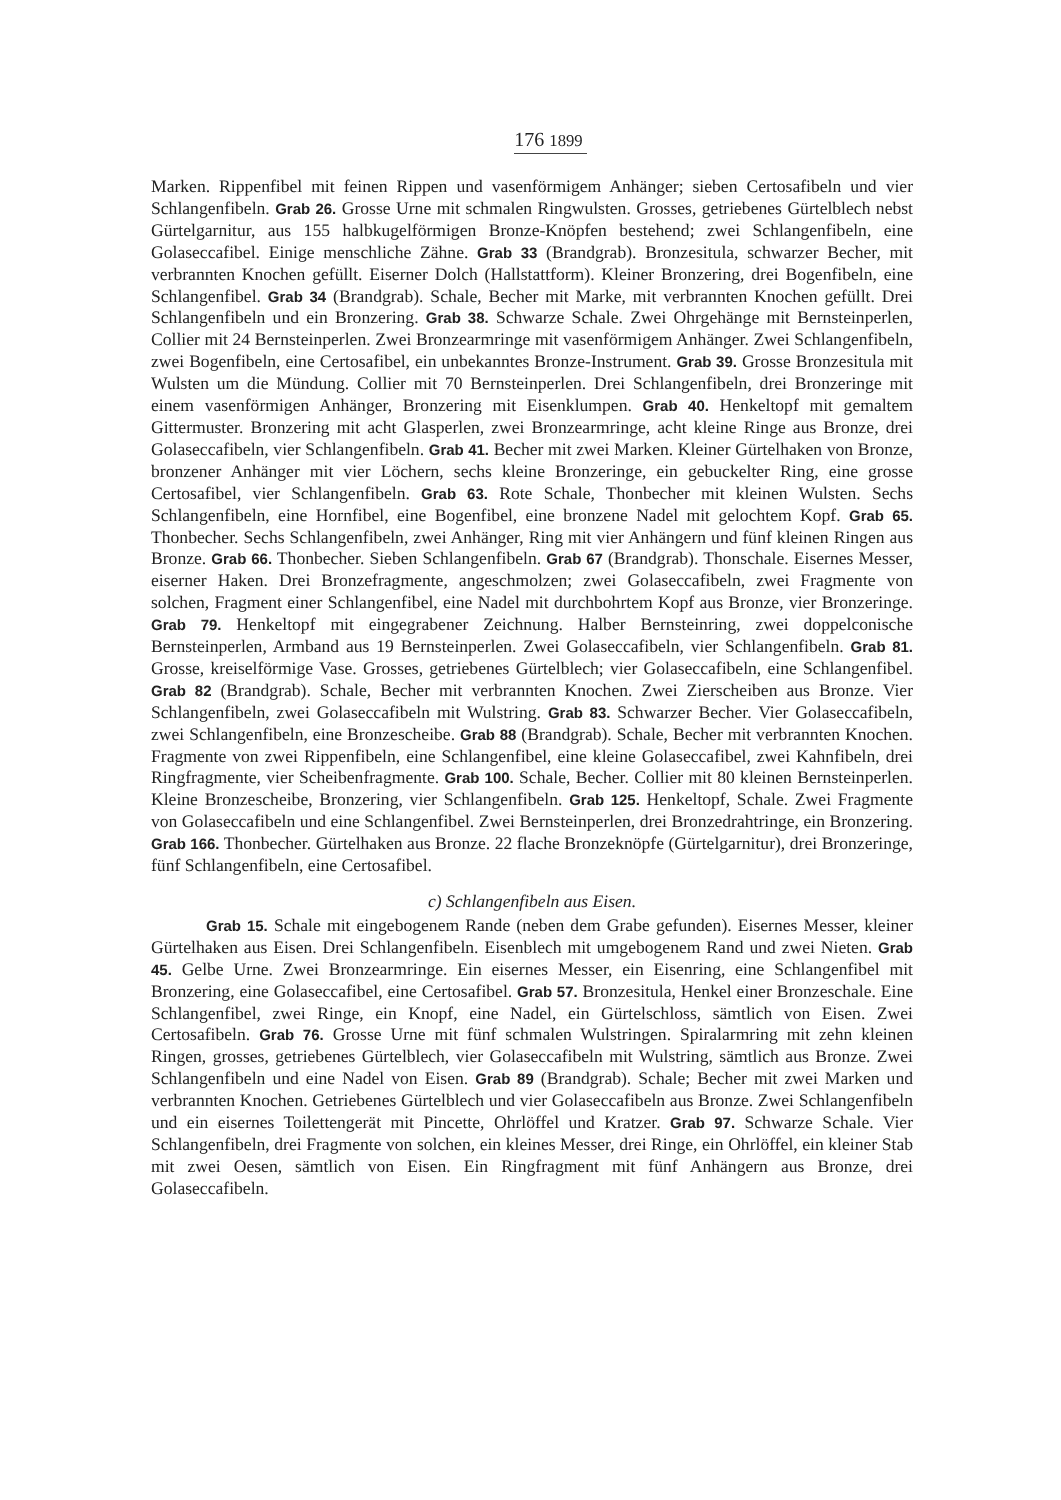176 1899
Marken. Rippenfibel mit feinen Rippen und vasenförmigem Anhänger; sieben Certosafibeln und vier Schlangenfibeln. Grab 26. Grosse Urne mit schmalen Ringwulsten. Grosses, getriebenes Gürtelblech nebst Gürtelgarnitur, aus 155 halbkugelförmigen Bronze-Knöpfen bestehend; zwei Schlangenfibeln, eine Golaseccafibel. Einige menschliche Zähne. Grab 33 (Brandgrab). Bronzesitula, schwarzer Becher, mit verbrannten Knochen gefüllt. Eiserner Dolch (Hallstattform). Kleiner Bronzering, drei Bogenfibeln, eine Schlangenfibel. Grab 34 (Brandgrab). Schale, Becher mit Marke, mit verbrannten Knochen gefüllt. Drei Schlangenfibeln und ein Bronzering. Grab 38. Schwarze Schale. Zwei Ohrgehänge mit Bernsteinperlen, Collier mit 24 Bernsteinperlen. Zwei Bronzearmringe mit vasenförmigem Anhänger. Zwei Schlangenfibeln, zwei Bogenfibeln, eine Certosafibel, ein unbekanntes Bronze-Instrument. Grab 39. Grosse Bronzesitula mit Wulsten um die Mündung. Collier mit 70 Bernsteinperlen. Drei Schlangenfibeln, drei Bronzeringe mit einem vasenförmigen Anhänger, Bronzering mit Eisenklumpen. Grab 40. Henkeltopf mit gemaltem Gittermuster. Bronzering mit acht Glasperlen, zwei Bronzearmringe, acht kleine Ringe aus Bronze, drei Golaseccafibeln, vier Schlangenfibeln. Grab 41. Becher mit zwei Marken. Kleiner Gürtelhaken von Bronze, bronzener Anhänger mit vier Löchern, sechs kleine Bronzeringe, ein gebuckelter Ring, eine grosse Certosafibel, vier Schlangenfibeln. Grab 63. Rote Schale, Thonbecher mit kleinen Wulsten. Sechs Schlangenfibeln, eine Hornfibel, eine Bogenfibel, eine bronzene Nadel mit gelochtem Kopf. Grab 65. Thonbecher. Sechs Schlangenfibeln, zwei Anhänger, Ring mit vier Anhängern und fünf kleinen Ringen aus Bronze. Grab 66. Thonbecher. Sieben Schlangenfibeln. Grab 67 (Brandgrab). Thonschale. Eisernes Messer, eiserner Haken. Drei Bronzefragmente, angeschmolzen; zwei Golaseccafibeln, zwei Fragmente von solchen, Fragment einer Schlangenfibel, eine Nadel mit durchbohrtem Kopf aus Bronze, vier Bronzeringe. Grab 79. Henkeltopf mit eingegrabener Zeichnung. Halber Bernsteinring, zwei doppelconische Bernsteinperlen, Armband aus 19 Bernsteinperlen. Zwei Golaseccafibeln, vier Schlangenfibeln. Grab 81. Grosse, kreiselförmige Vase. Grosses, getriebenes Gürtelblech; vier Golaseccafibeln, eine Schlangenfibel. Grab 82 (Brandgrab). Schale, Becher mit verbrannten Knochen. Zwei Zierscheiben aus Bronze. Vier Schlangenfibeln, zwei Golaseccafibeln mit Wulstring. Grab 83. Schwarzer Becher. Vier Golaseccafibeln, zwei Schlangenfibeln, eine Bronzescheibe. Grab 88 (Brandgrab). Schale, Becher mit verbrannten Knochen. Fragmente von zwei Rippenfibeln, eine Schlangenfibel, eine kleine Golaseccafibel, zwei Kahnfibeln, drei Ringfragmente, vier Scheibenfragmente. Grab 100. Schale, Becher. Collier mit 80 kleinen Bernsteinperlen. Kleine Bronzescheibe, Bronzering, vier Schlangenfibeln. Grab 125. Henkeltopf, Schale. Zwei Fragmente von Golaseccafibeln und eine Schlangenfibel. Zwei Bernsteinperlen, drei Bronzedrahtringe, ein Bronzering. Grab 166. Thonbecher. Gürtelhaken aus Bronze. 22 flache Bronzeknöpfe (Gürtelgarnitur), drei Bronzeringe, fünf Schlangenfibeln, eine Certosafibel.
c) Schlangenfibeln aus Eisen.
Grab 15. Schale mit eingebogenem Rande (neben dem Grabe gefunden). Eisernes Messer, kleiner Gürtelhaken aus Eisen. Drei Schlangenfibeln. Eisenblech mit umgebogenem Rand und zwei Nieten. Grab 45. Gelbe Urne. Zwei Bronzearmringe. Ein eisernes Messer, ein Eisenring, eine Schlangenfibel mit Bronzering, eine Golaseccafibel, eine Certosafibel. Grab 57. Bronzesitula, Henkel einer Bronzeschale. Eine Schlangenfibel, zwei Ringe, ein Knopf, eine Nadel, ein Gürtelschloss, sämtlich von Eisen. Zwei Certosafibeln. Grab 76. Grosse Urne mit fünf schmalen Wulstringen. Spiralarmring mit zehn kleinen Ringen, grosses, getriebenes Gürtelblech, vier Golaseccafibeln mit Wulstring, sämtlich aus Bronze. Zwei Schlangenfibeln und eine Nadel von Eisen. Grab 89 (Brandgrab). Schale; Becher mit zwei Marken und verbrannten Knochen. Getriebenes Gürtelblech und vier Golaseccafibeln aus Bronze. Zwei Schlangenfibeln und ein eisernes Toilettengerät mit Pincette, Ohrlöffel und Kratzer. Grab 97. Schwarze Schale. Vier Schlangenfibeln, drei Fragmente von solchen, ein kleines Messer, drei Ringe, ein Ohrlöffel, ein kleiner Stab mit zwei Oesen, sämtlich von Eisen. Ein Ringfragment mit fünf Anhängern aus Bronze, drei Golaseccafibeln.